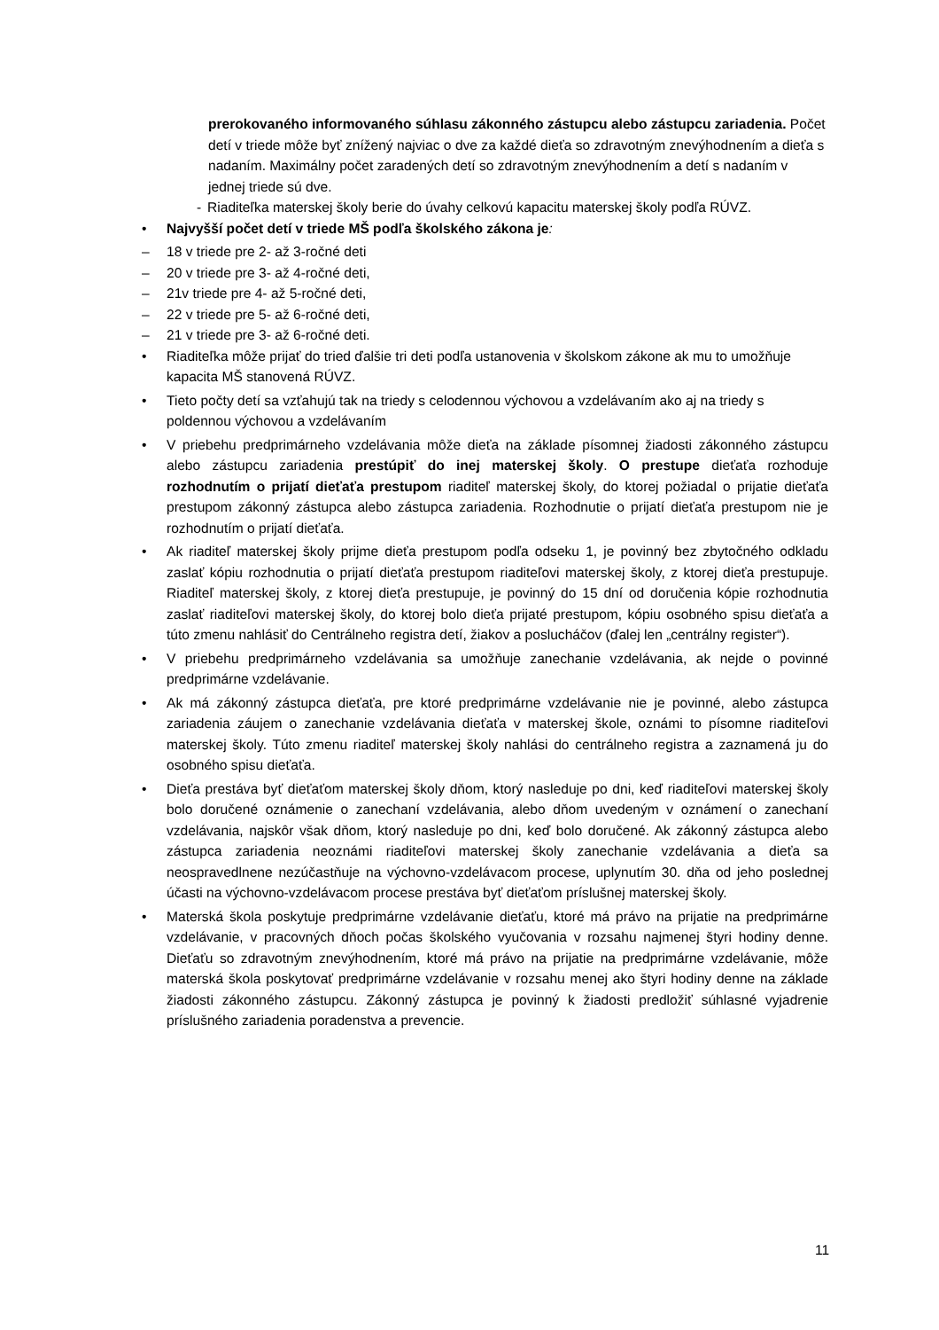prerokovaného informovaného súhlasu zákonného zástupcu alebo zástupcu zariadenia. Počet detí v triede môže byť znížený najviac o dve za každé dieťa so zdravotným znevýhodnením a dieťa s nadaním. Maximálny počet zaradených detí so zdravotným znevýhodnením a detí s nadaním v jednej triede sú dve.
- Riaditeľka materskej školy berie do úvahy celkovú kapacitu materskej školy podľa RÚVZ.
• Najvyšší počet detí v triede MŠ podľa školského zákona je:
– 18 v triede pre 2- až 3-ročné deti
– 20 v triede pre 3- až 4-ročné deti,
– 21v triede pre 4- až 5-ročné deti,
– 22 v triede pre 5- až 6-ročné deti,
– 21 v triede pre 3- až 6-ročné deti.
• Riaditeľka môže prijať do tried ďalšie tri deti podľa ustanovenia v školskom zákone ak mu to umožňuje kapacita MŠ stanovená RÚVZ.
• Tieto počty detí sa vzťahujú tak na triedy s celodennou výchovou a vzdelávaním ako aj na triedy s poldennou výchovou a vzdelávaním
• V priebehu predprimárneho vzdelávania môže dieťa na základe písomnej žiadosti zákonného zástupcu alebo zástupcu zariadenia prestúpiť do inej materskej školy. O prestupe dieťaťa rozhoduje rozhodnutím o prijatí dieťaťa prestupom riaditeľ materskej školy, do ktorej požiadal o prijatie dieťaťa prestupom zákonný zástupca alebo zástupca zariadenia. Rozhodnutie o prijatí dieťaťa prestupom nie je rozhodnutím o prijatí dieťaťa.
• Ak riaditeľ materskej školy prijme dieťa prestupom podľa odseku 1, je povinný bez zbytočného odkladu zaslať kópiu rozhodnutia o prijatí dieťaťa prestupom riaditeľovi materskej školy, z ktorej dieťa prestupuje. Riaditeľ materskej školy, z ktorej dieťa prestupuje, je povinný do 15 dní od doručenia kópie rozhodnutia zaslať riaditeľovi materskej školy, do ktorej bolo dieťa prijaté prestupom, kópiu osobného spisu dieťaťa a túto zmenu nahlásiť do Centrálneho registra detí, žiakov a poslucháčov (ďalej len „centrálny register“).
• V priebehu predprimárneho vzdelávania sa umožňuje zanechanie vzdelávania, ak nejde o povinné predprimárne vzdelávanie.
• Ak má zákonný zástupca dieťaťa, pre ktoré predprimárne vzdelávanie nie je povinné, alebo zástupca zariadenia záujem o zanechanie vzdelávania dieťaťa v materskej škole, oznámi to písomne riaditeľovi materskej školy. Túto zmenu riaditeľ materskej školy nahlási do centrálneho registra a zaznamená ju do osobného spisu dieťaťa.
• Dieťa prestáva byť dieťaťom materskej školy dňom, ktorý nasleduje po dni, keď riaditeľovi materskej školy bolo doručené oznámenie o zanechaní vzdelávania, alebo dňom uvedeným v oznámení o zanechaní vzdelávania, najskôr však dňom, ktorý nasleduje po dni, keď bolo doručené. Ak zákonný zástupca alebo zástupca zariadenia neoznámi riaditeľovi materskej školy zanechanie vzdelávania a dieťa sa neospravedlnene nezúčastňuje na výchovno-vzdelávacom procese, uplynutím 30. dňa od jeho poslednej účasti na výchovno-vzdelávacom procese prestáva byť dieťaťom príslušnej materskej školy.
• Materská škola poskytuje predprimárne vzdelávanie dieťaťu, ktoré má právo na prijatie na predprimárne vzdelávanie, v pracovných dňoch počas školského vyučovania v rozsahu najmenej štyri hodiny denne. Dieťaťu so zdravotným znevýhodnením, ktoré má právo na prijatie na predprimárne vzdelávanie, môže materská škola poskytovať predprimárne vzdelávanie v rozsahu menej ako štyri hodiny denne na základe žiadosti zákonného zástupcu. Zákonný zástupca je povinný k žiadosti predložiť súhlasné vyjadrenie príslušného zariadenia poradenstva a prevencie.
11